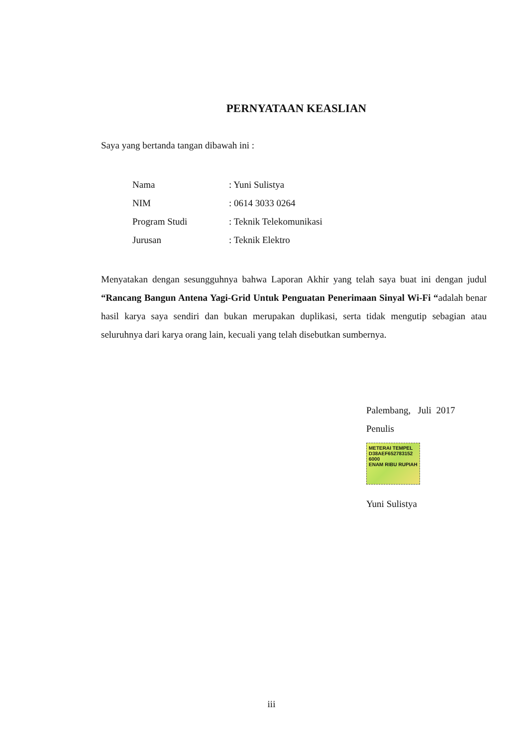PERNYATAAN KEASLIAN
Saya yang bertanda tangan dibawah ini :
| Nama | : Yuni Sulistya |
| NIM | : 0614 3033 0264 |
| Program Studi | : Teknik Telekomunikasi |
| Jurusan | : Teknik Elektro |
Menyatakan dengan sesungguhnya bahwa Laporan Akhir yang telah saya buat ini dengan judul “Rancang Bangun Antena Yagi-Grid Untuk Penguatan Penerimaan Sinyal Wi-Fi “adalah benar hasil karya saya sendiri dan bukan merupakan duplikasi, serta tidak mengutip sebagian atau seluruhnya dari karya orang lain, kecuali yang telah disebutkan sumbernya.
Palembang, Juli 2017
Penulis
METERAI TEMPEL
D38AEF652783152
6000
ENAM RIBU RUPIAH
Yuni Sulistya
iii